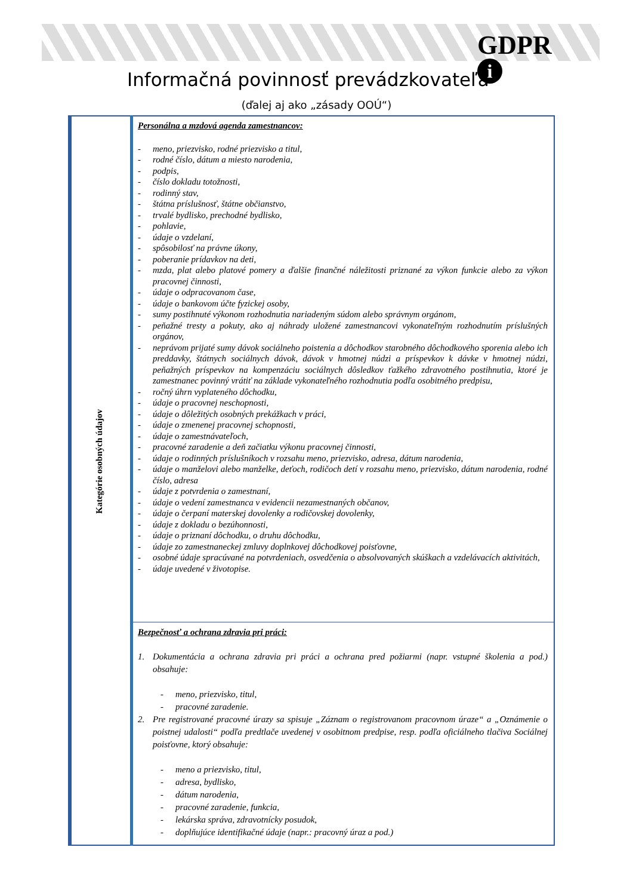GDPR
i
Informačná povinnosť prevádzkovateľa
(ďalej aj ako „zásady OOÚ“)
| Kategórie osobných údajov | Personálna a mzdová agenda zamestnancov: - meno, priezvisko, rodné priezvisko a titul, - rodné číslo, dátum a miesto narodenia, - podpis, - číslo dokladu totožnosti, - rodinný stav, - štátna príslušnosť, štátne občianstvo, - trvalé bydlisko, prechodné bydlisko, - pohlavie, - údaje o vzdelaní, - spôsobilosť na právne úkony, - poberanie prídavkov na deti, - mzda, plat alebo platové pomery a ďalšie finančné náležitosti priznané za výkon funkcie alebo za výkon pracovnej činnosti, - údaje o odpracovanom čase, - údaje o bankovom účte fyzickej osoby, - sumy postihnuté výkonom rozhodnutia nariadeným súdom alebo správnym orgánom, - peňažné tresty a pokuty, ako aj náhrady uložené zamestnancovi vykonateľným rozhodnutím príslušných orgánov, - neprávom prijaté sumy dávok sociálneho poistenia a dôchodkov starobného dôchodkového sporenia alebo ich preddavky, štátnych sociálnych dávok, dávok v hmotnej núdzi a príspevkov k dávke v hmotnej núdzi, peňažných príspevkov na kompenzáciu sociálnych dôsledkov ťažkého zdravotného postihnutia, ktoré je zamestnanec povinný vrátiť na základe vykonateľného rozhodnutia podľa osobitného predpisu, - ročný úhrn vyplateného dôchodku, - údaje o pracovnej neschopnosti, - údaje o dôležitých osobných prekážkach v práci, - údaje o zmenenej pracovnej schopnosti, - údaje o zamestnávateľoch, - pracovné zaradenie a deň začiatku výkonu pracovnej činnosti, - údaje o rodinných príslušníkoch v rozsahu meno, priezvisko, adresa, dátum narodenia, - údaje o manželovi alebo manželke, deťoch, rodičoch detí v rozsahu meno, priezvisko, dátum narodenia, rodné číslo, adresa - údaje z potvrdenia o zamestnaní, - údaje o vedení zamestnanca v evidencii nezamestnaných občanov, - údaje o čerpaní materskej dovolenky a rodičovskej dovolenky, - údaje z dokladu o bezúhonnosti, - údaje o priznaní dôchodku, o druhu dôchodku, - údaje zo zamestnaneckej zmluvy doplnkovej dôchodkovej poisťovne, - osobné údaje spracúvané na potvrdeniach, osvedčenia o absolvovaných skúškach a vzdelávacích aktivitách, - údaje uvedené v životopise. |
| | Bezpečnosť a ochrana zdravia pri práci: 1. Dokumentácia a ochrana zdravia pri práci a ochrana pred požiarmi (napr. vstupné školenia a pod.) obsahuje: - meno, priezvisko, titul, - pracovné zaradenie. 2. Pre registrované pracovné úrazy sa spisuje „Záznam o registrovanom pracovnom úraze“ a „Oznámenie o poistnej udalosti“ podľa predtlače uvedenej v osobitnom predpise, resp. podľa oficiálneho tlačiva Sociálnej poisťovne, ktorý obsahuje: - meno a priezvisko, titul, - adresa, bydlisko, - dátum narodenia, - pracovné zaradenie, funkcia, - lekárska správa, zdravotnícky posudok, - doplňujúce identifikačné údaje (napr.: pracovný úraz a pod.) |